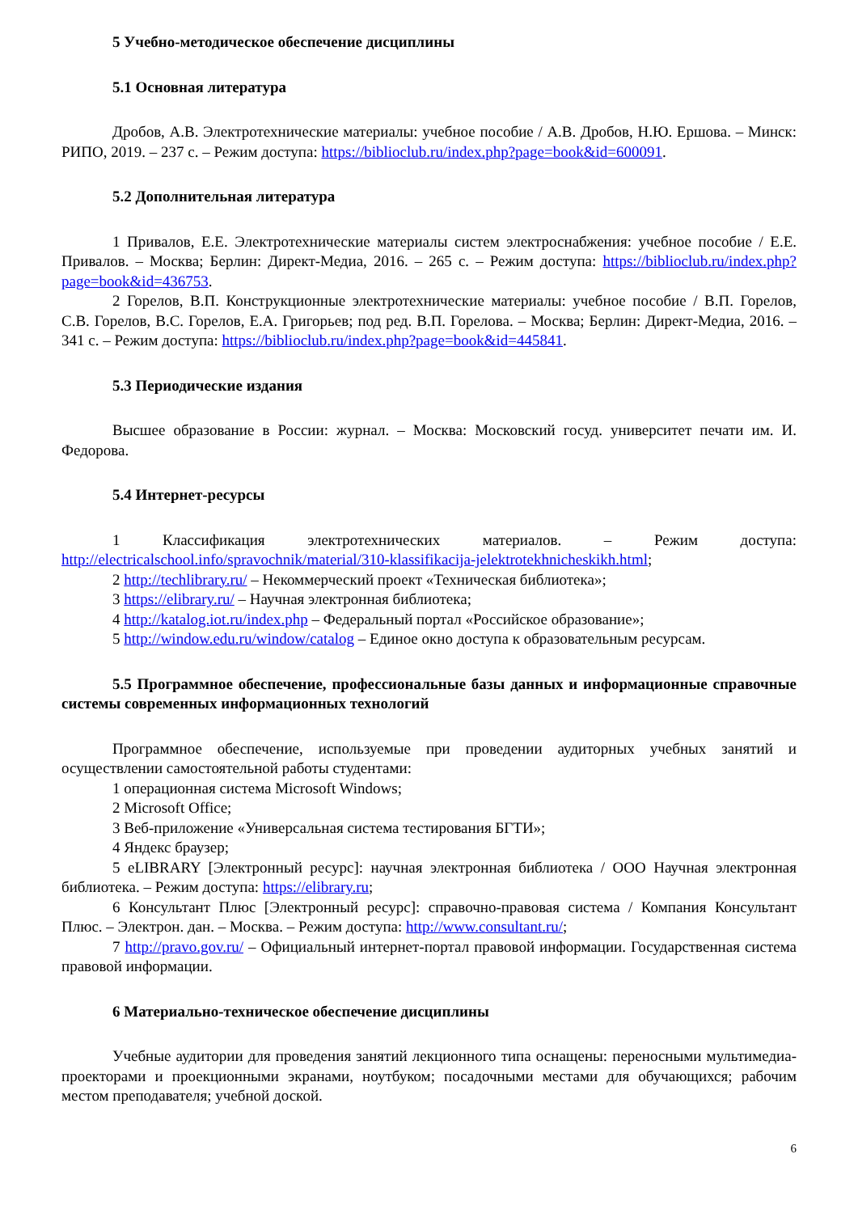5 Учебно-методическое обеспечение дисциплины
5.1 Основная литература
Дробов, А.В. Электротехнические материалы: учебное пособие / А.В. Дробов, Н.Ю. Ершова. – Минск: РИПО, 2019. – 237 с. – Режим доступа: https://biblioclub.ru/index.php?page=book&id=600091.
5.2 Дополнительная литература
1 Привалов, Е.Е. Электротехнические материалы систем электроснабжения: учебное пособие / Е.Е. Привалов. – Москва; Берлин: Директ-Медиа, 2016. – 265 с. – Режим доступа: https://biblioclub.ru/index.php?page=book&id=436753.
2 Горелов, В.П. Конструкционные электротехнические материалы: учебное пособие / В.П. Горелов, С.В. Горелов, В.С. Горелов, Е.А. Григорьев; под ред. В.П. Горелова. – Москва; Берлин: Директ-Медиа, 2016. – 341 с. – Режим доступа: https://biblioclub.ru/index.php?page=book&id=445841.
5.3 Периодические издания
Высшее образование в России: журнал. – Москва: Московский госуд. университет печати им. И. Федорова.
5.4 Интернет-ресурсы
1 Классификация электротехнических материалов. – Режим доступа: http://electricalschool.info/spravochnik/material/310-klassifikacija-jelektrotekhnicheskikh.html;
2 http://techlibrary.ru/ – Некоммерческий проект «Техническая библиотека»;
3 https://elibrary.ru/ – Научная электронная библиотека;
4 http://katalog.iot.ru/index.php – Федеральный портал «Российское образование»;
5 http://window.edu.ru/window/catalog – Единое окно доступа к образовательным ресурсам.
5.5 Программное обеспечение, профессиональные базы данных и информационные справочные системы современных информационных технологий
Программное обеспечение, используемые при проведении аудиторных учебных занятий и осуществлении самостоятельной работы студентами:
1 операционная система Microsoft Windows;
2 Microsoft Office;
3 Веб-приложение «Универсальная система тестирования БГТИ»;
4 Яндекс браузер;
5 eLIBRARY [Электронный ресурс]: научная электронная библиотека / ООО Научная электронная библиотека. – Режим доступа: https://elibrary.ru;
6 Консультант Плюс [Электронный ресурс]: справочно-правовая система / Компания Консультант Плюс. – Электрон. дан. – Москва. – Режим доступа: http://www.consultant.ru/;
7 http://pravo.gov.ru/ – Официальный интернет-портал правовой информации. Государственная система правовой информации.
6 Материально-техническое обеспечение дисциплины
Учебные аудитории для проведения занятий лекционного типа оснащены: переносными мультимедиа-проекторами и проекционными экранами, ноутбуком; посадочными местами для обучающихся; рабочим местом преподавателя; учебной доской.
6